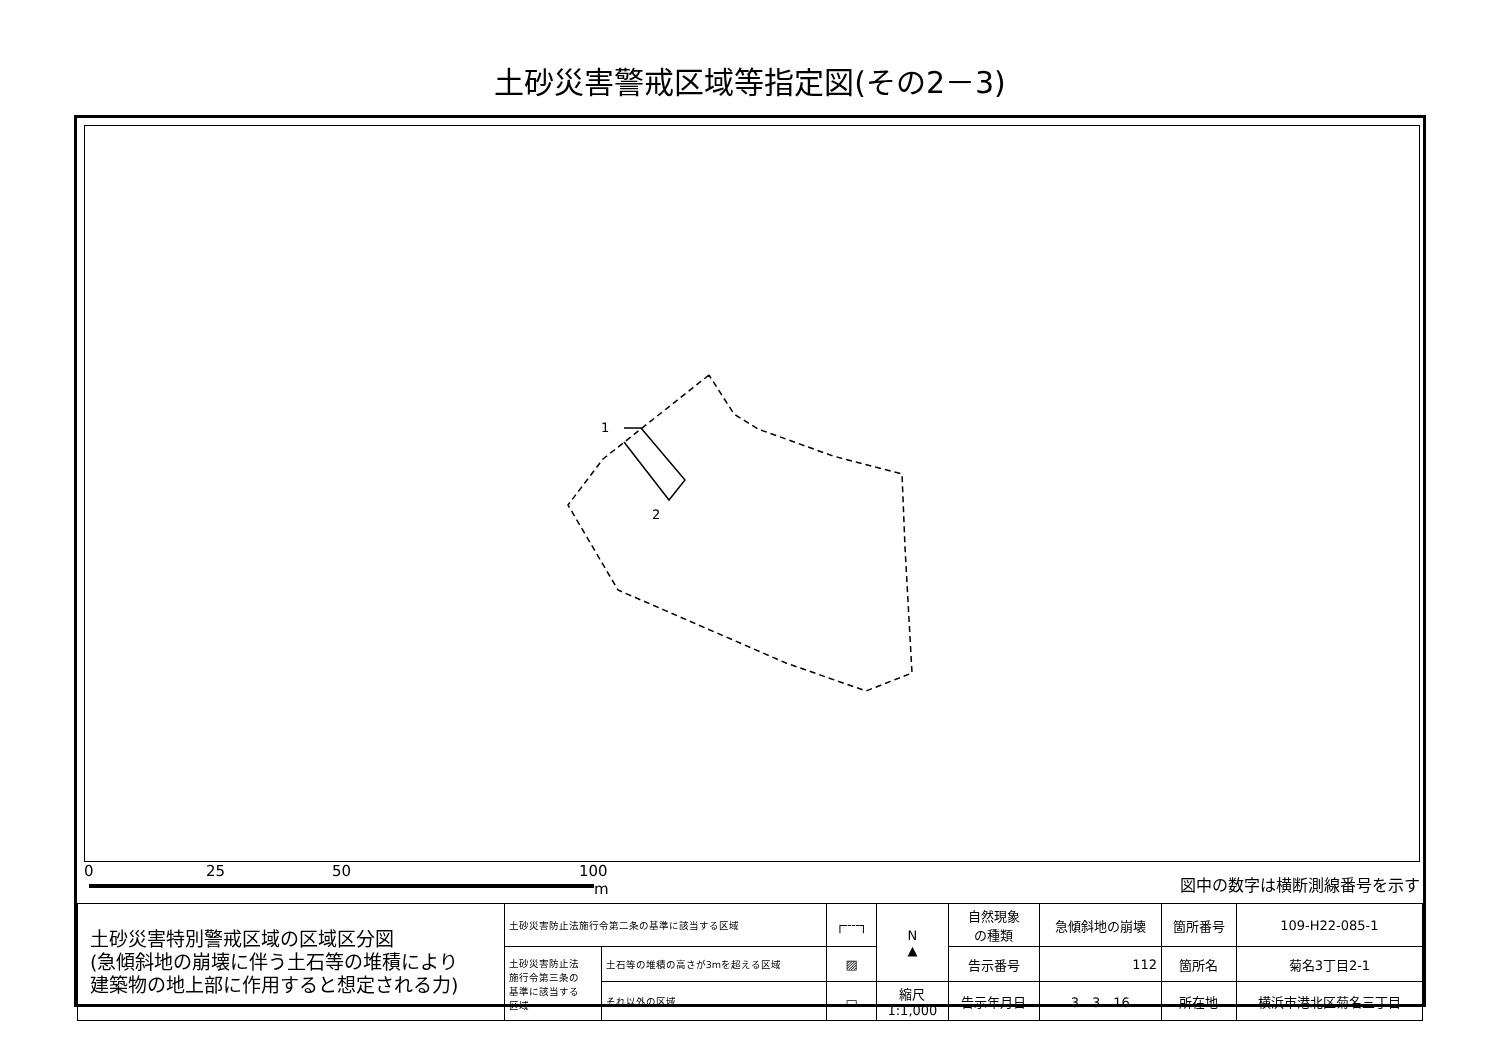土砂災害警戒区域等指定図(その2－3)
1
2
0 25 50 100
m
図中の数字は横断測線番号を示す
| 土砂災害特別警戒区域の区域区分図 (急傾斜地の崩壊に伴う土石等の堆積により 建築物の地上部に作用すると想定される力) | 土砂災害防止法施行令第二条の基準に該当する区域 | | ┌╌╌┐ | N ▲ | 自然現象 の種類 | 急傾斜地の崩壊 | 箇所番号 | 109-H22-085-1 |
| | 土砂災害防止法 施行令第三条の 基準に該当する 区域 | 土石等の堆積の高さが3mを超える区域 | ▨ | | 告示番号 | 112 | 箇所名 | 菊名3丁目2-1 |
| | | それ以外の区域 | ▭ | 縮尺 1:1,000 | 告示年月日 | 3 3 16 | 所在地 | 横浜市港北区菊名三丁目 |